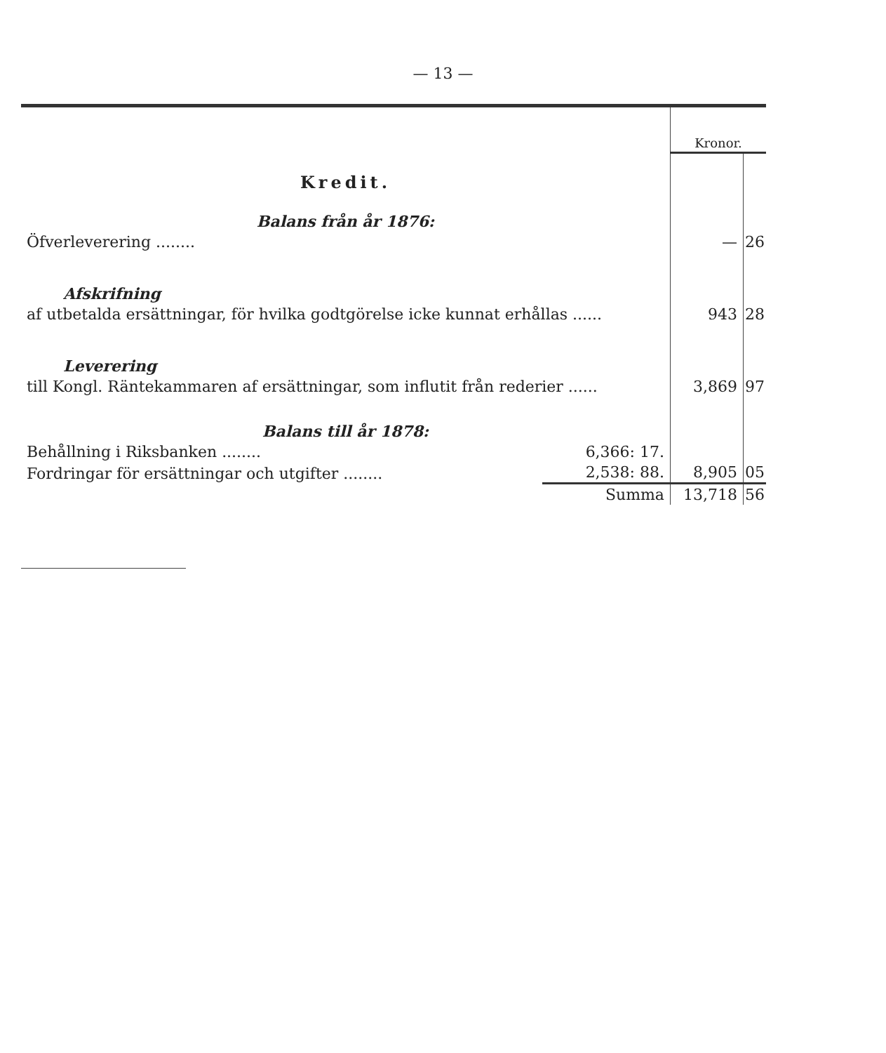— 13 —
| | | Kronor. | |
| Kredit. | | | |
| Balans från år 1876: | | | |
| Öfverleverering ........ | | — | 26 |
| Afskrifning | | | |
| af utbetalda ersättningar, för hvilka godtgörelse icke kunnat erhållas ...... | | 943 | 28 |
| Leverering | | | |
| till Kongl. Räntekammaren af ersättningar, som influtit från rederier ...... | | 3,869 | 97 |
| Balans till år 1878: | | | |
| Behållning i Riksbanken ........ | 6,366: 17. | | |
| Fordringar för ersättningar och utgifter ........ | 2,538: 88. | 8,905 | 05 |
| | Summa | 13,718 | 56 |